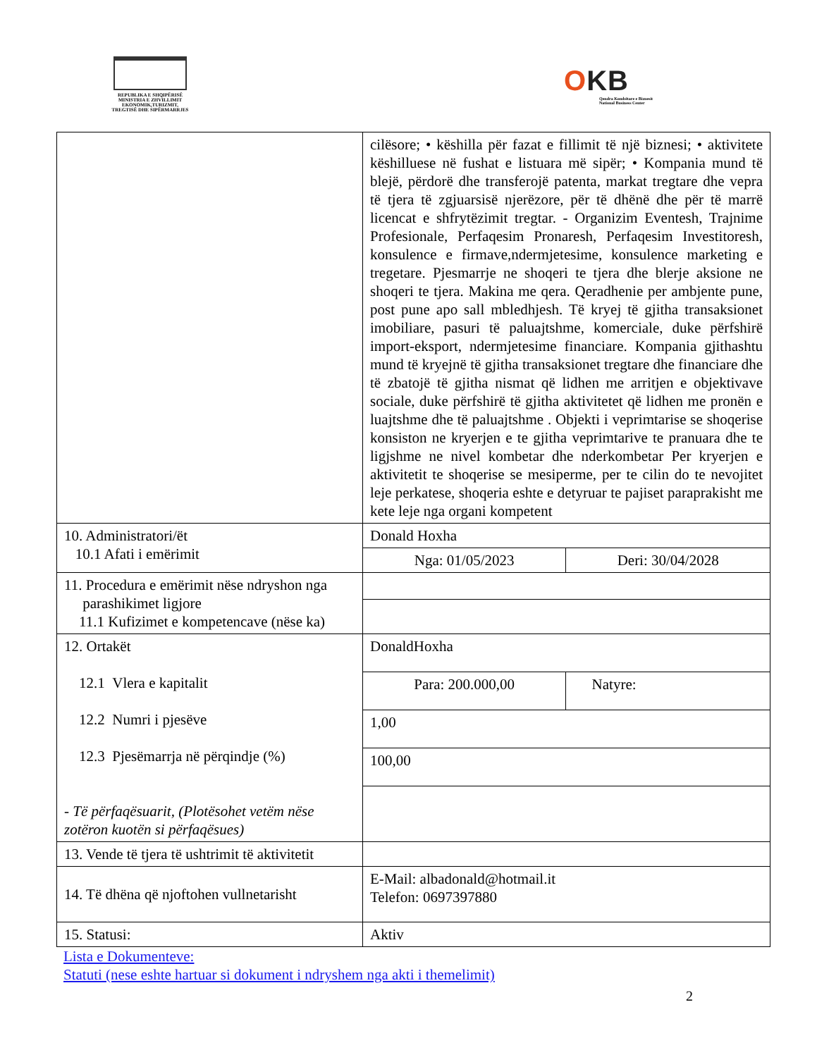REPUBLIKA E SHQIPËRISË
MINISTRIA E ZHVILLIMIT
EKONOMIK,TURIZMIT,
TREGTISË DHE SIPËRMARRJES
OKB
Qendra Kombëtare e Biznesit
National Business Center
| | cilësore; • këshilla për fazat e fillimit të një biznesi; • aktivitete këshilluese në fushat e listuara më sipër; • Kompania mund të blejë, përdorë dhe transferojë patenta, markat tregtare dhe vepra të tjera të zgjuarsisë njerëzore, për të dhënë dhe për të marrë licencat e shfrytëzimit tregtar. - Organizim Eventesh, Trajnime Profesionale, Perfaqesim Pronaresh, Perfaqesim Investitoresh, konsulence e firmave,ndermjetesime, konsulence marketing e tregetare. Pjesmarrje ne shoqeri te tjera dhe blerje aksione ne shoqeri te tjera. Makina me qera. Qeradhenie per ambjente pune, post pune apo sall mbledhjesh. Të kryej të gjitha transaksionet imobiliare, pasuri të paluajtshme, komerciale, duke përfshirë import-eksport, ndermjetesime financiare. Kompania gjithashtu mund të kryejnë të gjitha transaksionet tregtare dhe financiare dhe të zbatojë të gjitha nismat që lidhen me arritjen e objektivave sociale, duke përfshirë të gjitha aktivitetet që lidhen me pronën e luajtshme dhe të paluajtshme . Objekti i veprimtarise se shoqerise konsiston ne kryerjen e te gjitha veprimtarive te pranuara dhe te ligjshme ne nivel kombetar dhe nderkombetar Per kryerjen e aktivitetit te shoqerise se mesiperme, per te cilin do te nevojitet leje perkatese, shoqeria eshte e detyruar te pajiset paraprakisht me kete leje nga organi kompetent | |
| 10. Administratori/ët 10.1 Afati i emërimit | Donald Hoxha | |
| | Nga: 01/05/2023 | Deri: 30/04/2028 |
| 11. Procedura e emërimit nëse ndryshon nga parashikimet ligjore 11.1 Kufizimet e kompetencave (nëse ka) | | |
| 12. Ortakët 12.1 Vlera e kapitalit 12.2 Numri i pjesëve 12.3 Pjesëmarrja në përqindje (%) - Të përfaqësuarit, (Plotësohet vetëm nëse zotëron kuotën si përfaqësues) | DonaldHoxha | |
| | Para: 200.000,00 | Natyre: |
| | 1,00 | |
| | 100,00 | |
| 13. Vende të tjera të ushtrimit të aktivitetit | | |
| 14. Të dhëna që njoftohen vullnetarisht | E-Mail: albadonald@hotmail.it Telefon: 0697397880 | |
| 15. Statusi: | Aktiv | |
Lista e Dokumenteve:
Statuti (nese eshte hartuar si dokument i ndryshem nga akti i themelimit)
2